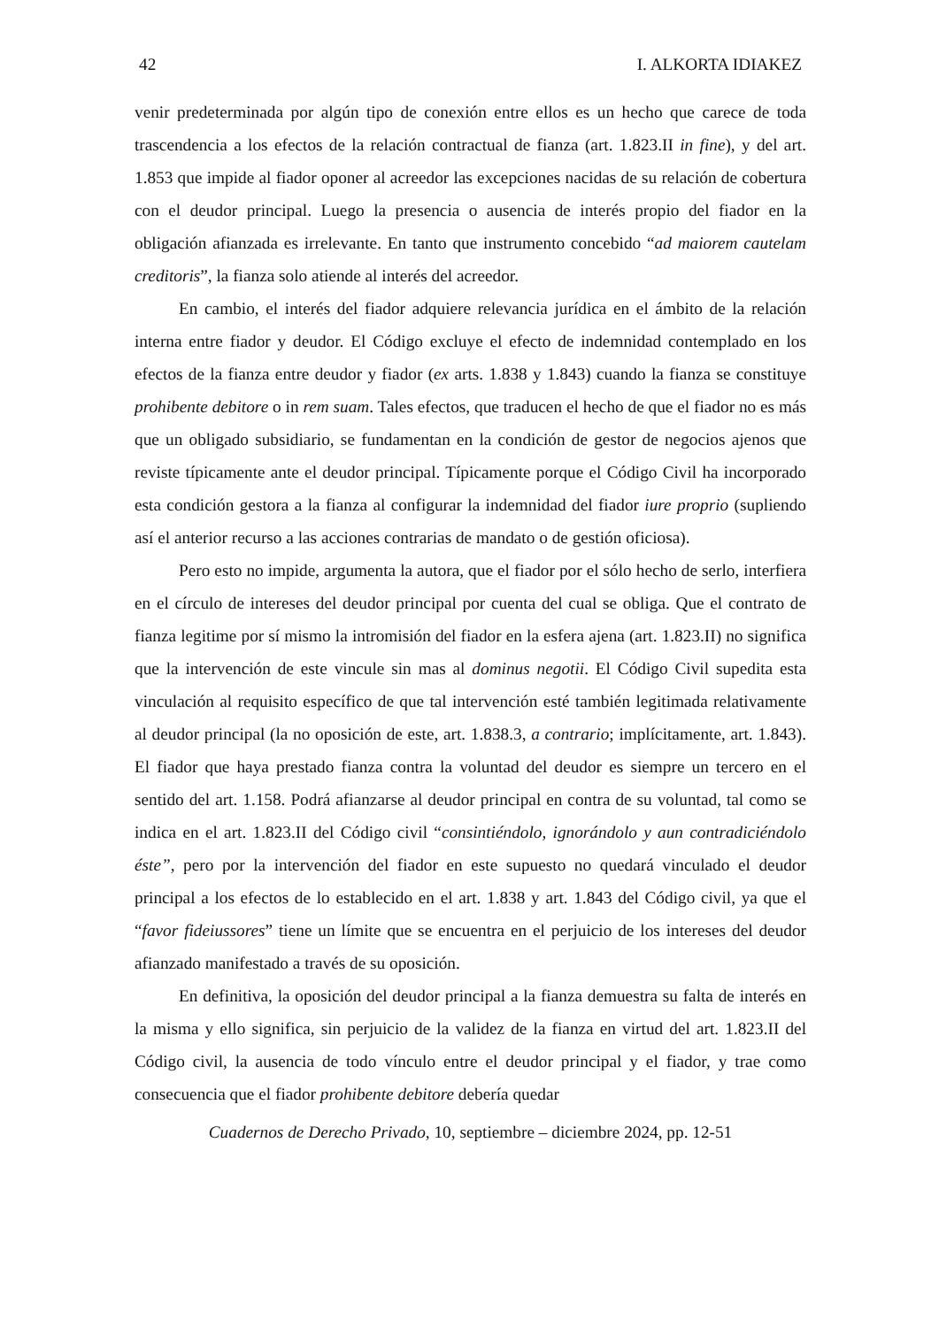42 I. ALKORTA IDIAKEZ
venir predeterminada por algún tipo de conexión entre ellos es un hecho que carece de toda trascendencia a los efectos de la relación contractual de fianza (art. 1.823.II in fine), y del art. 1.853 que impide al fiador oponer al acreedor las excepciones nacidas de su relación de cobertura con el deudor principal. Luego la presencia o ausencia de interés propio del fiador en la obligación afianzada es irrelevante. En tanto que instrumento concebido “ad maiorem cautelam creditoris”, la fianza solo atiende al interés del acreedor.
En cambio, el interés del fiador adquiere relevancia jurídica en el ámbito de la relación interna entre fiador y deudor. El Código excluye el efecto de indemnidad contemplado en los efectos de la fianza entre deudor y fiador (ex arts. 1.838 y 1.843) cuando la fianza se constituye prohibente debitore o in rem suam. Tales efectos, que traducen el hecho de que el fiador no es más que un obligado subsidiario, se fundamentan en la condición de gestor de negocios ajenos que reviste típicamente ante el deudor principal. Típicamente porque el Código Civil ha incorporado esta condición gestora a la fianza al configurar la indemnidad del fiador iure proprio (supliendo así el anterior recurso a las acciones contrarias de mandato o de gestión oficiosa).
Pero esto no impide, argumenta la autora, que el fiador por el sólo hecho de serlo, interfiera en el círculo de intereses del deudor principal por cuenta del cual se obliga. Que el contrato de fianza legitime por sí mismo la intromisión del fiador en la esfera ajena (art. 1.823.II) no significa que la intervención de este vincule sin mas al dominus negotii. El Código Civil supedita esta vinculación al requisito específico de que tal intervención esté también legitimada relativamente al deudor principal (la no oposición de este, art. 1.838.3, a contrario; implícitamente, art. 1.843). El fiador que haya prestado fianza contra la voluntad del deudor es siempre un tercero en el sentido del art. 1.158. Podrá afianzarse al deudor principal en contra de su voluntad, tal como se indica en el art. 1.823.II del Código civil “consintiéndolo, ignorándolo y aun contradiciéndolo éste”, pero por la intervención del fiador en este supuesto no quedará vinculado el deudor principal a los efectos de lo establecido en el art. 1.838 y art. 1.843 del Código civil, ya que el “favor fideiussores” tiene un límite que se encuentra en el perjuicio de los intereses del deudor afianzado manifestado a través de su oposición.
En definitiva, la oposición del deudor principal a la fianza demuestra su falta de interés en la misma y ello significa, sin perjuicio de la validez de la fianza en virtud del art. 1.823.II del Código civil, la ausencia de todo vínculo entre el deudor principal y el fiador, y trae como consecuencia que el fiador prohibente debitore debería quedar
Cuadernos de Derecho Privado, 10, septiembre – diciembre 2024, pp. 12-51